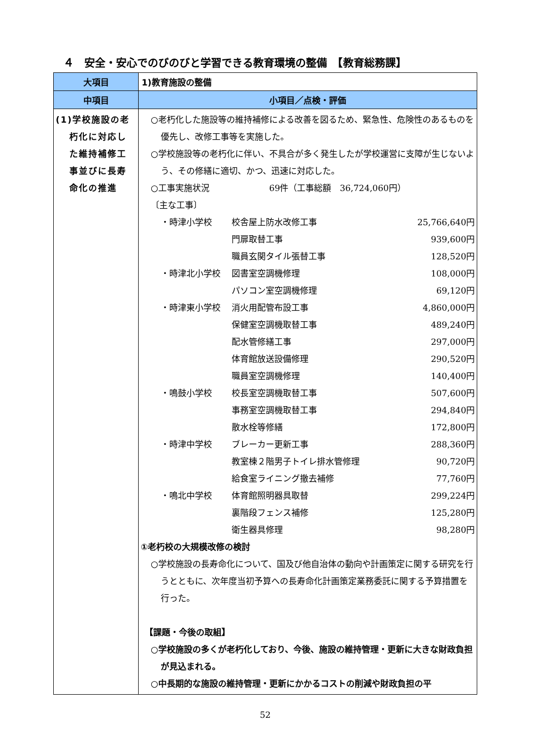４　安全・安心でのびのびと学習できる教育環境の整備　【教育総務課】
| 大項目 | 1)教育施設の整備 |
| 中項目 | 小項目／点検・評価 |
| (1)学校施設の老 朽化に対応し た維持補修工 事並びに長寿 命化の推進 | ○老朽化した施設等の維持補修による改善を図るため、緊急性、危険性のあるものを優先し、改修工事等を実施した。 ○学校施設等の老朽化に伴い、不具合が多く発生したが学校運営に支障が生じないよう、その修繕に適切、かつ、迅速に対応した。 ○工事実施状況 69件（工事総額 36,724,060円） 〔主な工事〕 / ・時津小学校 / 校舎屋上防水改修工事 / 25,766,640円 / / / 門扉取替工事 / 939,600円 / / / 職員玄関タイル張替工事 / 128,520円 / / ・時津北小学校 / 図書室空調機修理 / 108,000円 / / / パソコン室空調機修理 / 69,120円 / / ・時津東小学校 / 消火用配管布設工事 / 4,860,000円 / / / 保健室空調機取替工事 / 489,240円 / / / 配水管修繕工事 / 297,000円 / / / 体育館放送設備修理 / 290,520円 / / / 職員室空調機修理 / 140,400円 / / ・鳴鼓小学校 / 校長室空調機取替工事 / 507,600円 / / / 事務室空調機取替工事 / 294,840円 / / / 散水栓等修繕 / 172,800円 / / ・時津中学校 / ブレーカー更新工事 / 288,360円 / / / 教室棟２階男子トイレ排水管修理 / 90,720円 / / / 給食室ライニング撤去補修 / 77,760円 / / ・鳴北中学校 / 体育館照明器具取替 / 299,224円 / / / 裏階段フェンス補修 / 125,280円 / / / 衛生器具修理 / 98,280円 / ①老朽校の大規模改修の検討 ○学校施設の長寿命化について、国及び他自治体の動向や計画策定に関する研究を行うとともに、次年度当初予算への長寿命化計画策定業務委託に関する予算措置を行った。 【課題・今後の取組】 ○学校施設の多くが老朽化しており、今後、施設の維持管理・更新に大きな財政負担が見込まれる。 ○中長期的な施設の維持管理・更新にかかるコストの削減や財政負担の平 |
52